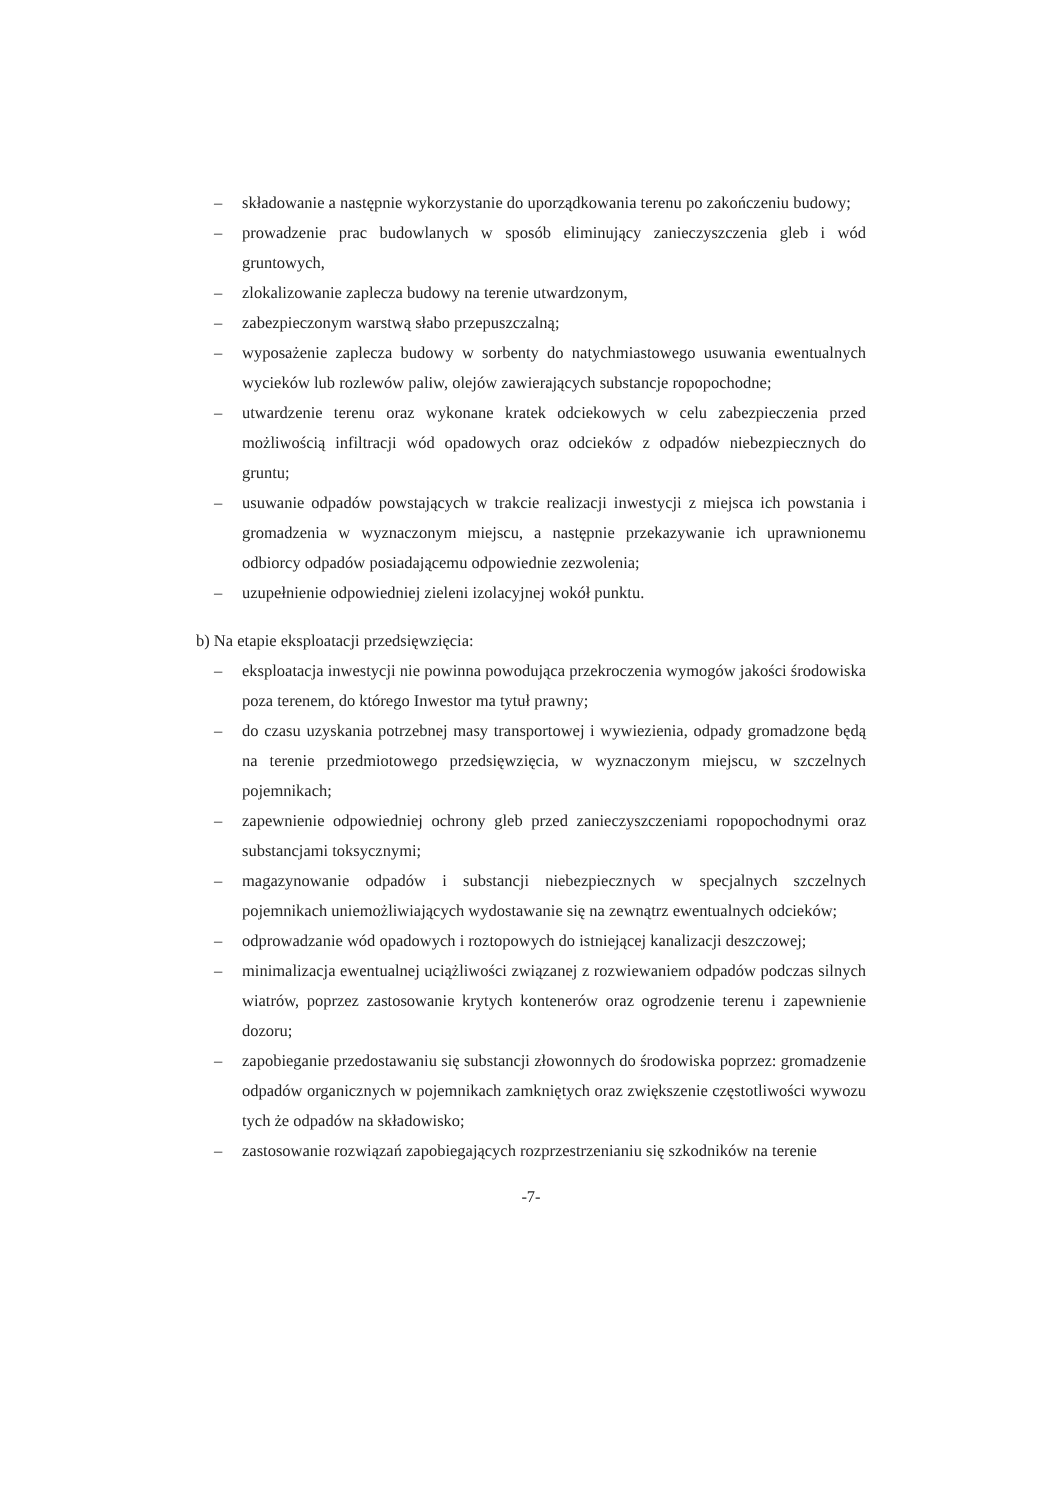– składowanie a następnie wykorzystanie do uporządkowania terenu po zakończeniu budowy;
– prowadzenie prac budowlanych w sposób eliminujący zanieczyszczenia gleb i wód gruntowych,
– zlokalizowanie zaplecza budowy na terenie utwardzonym,
– zabezpieczonym warstwą słabo przepuszczalną;
– wyposażenie zaplecza budowy w sorbenty do natychmiastowego usuwania ewentualnych wycieków lub rozlewów paliw, olejów zawierających substancje ropopochodne;
– utwardzenie terenu oraz wykonane kratek odciekowych w celu zabezpieczenia przed możliwością infiltracji wód opadowych oraz odcieków z odpadów niebezpiecznych do gruntu;
– usuwanie odpadów powstających w trakcie realizacji inwestycji z miejsca ich powstania i gromadzenia w wyznaczonym miejscu, a następnie przekazywanie ich uprawnionemu odbiorcy odpadów posiadającemu odpowiednie zezwolenia;
– uzupełnienie odpowiedniej zieleni izolacyjnej wokół punktu.
b) Na etapie eksploatacji przedsięwzięcia:
– eksploatacja inwestycji nie powinna powodująca przekroczenia wymogów jakości środowiska poza terenem, do którego Inwestor ma tytuł prawny;
– do czasu uzyskania potrzebnej masy transportowej i wywiezienia, odpady gromadzone będą na terenie przedmiotowego przedsięwzięcia, w wyznaczonym miejscu, w szczelnych pojemnikach;
– zapewnienie odpowiedniej ochrony gleb przed zanieczyszczeniami ropopochodnymi oraz substancjami toksycznymi;
– magazynowanie odpadów i substancji niebezpiecznych w specjalnych szczelnych pojemnikach uniemożliwiających wydostawanie się na zewnątrz ewentualnych odcieków;
– odprowadzanie wód opadowych i roztopowych do istniejącej kanalizacji deszczowej;
– minimalizacja ewentualnej uciążliwości związanej z rozwiewaniem odpadów podczas silnych wiatrów, poprzez zastosowanie krytych kontenerów oraz ogrodzenie terenu i zapewnienie dozoru;
– zapobieganie przedostawaniu się substancji złowonnych do środowiska poprzez: gromadzenie odpadów organicznych w pojemnikach zamkniętych oraz zwiększenie częstotliwości wywozu tych że odpadów na składowisko;
– zastosowanie rozwiązań zapobiegających rozprzestrzenianiu się szkodników na terenie
-7-